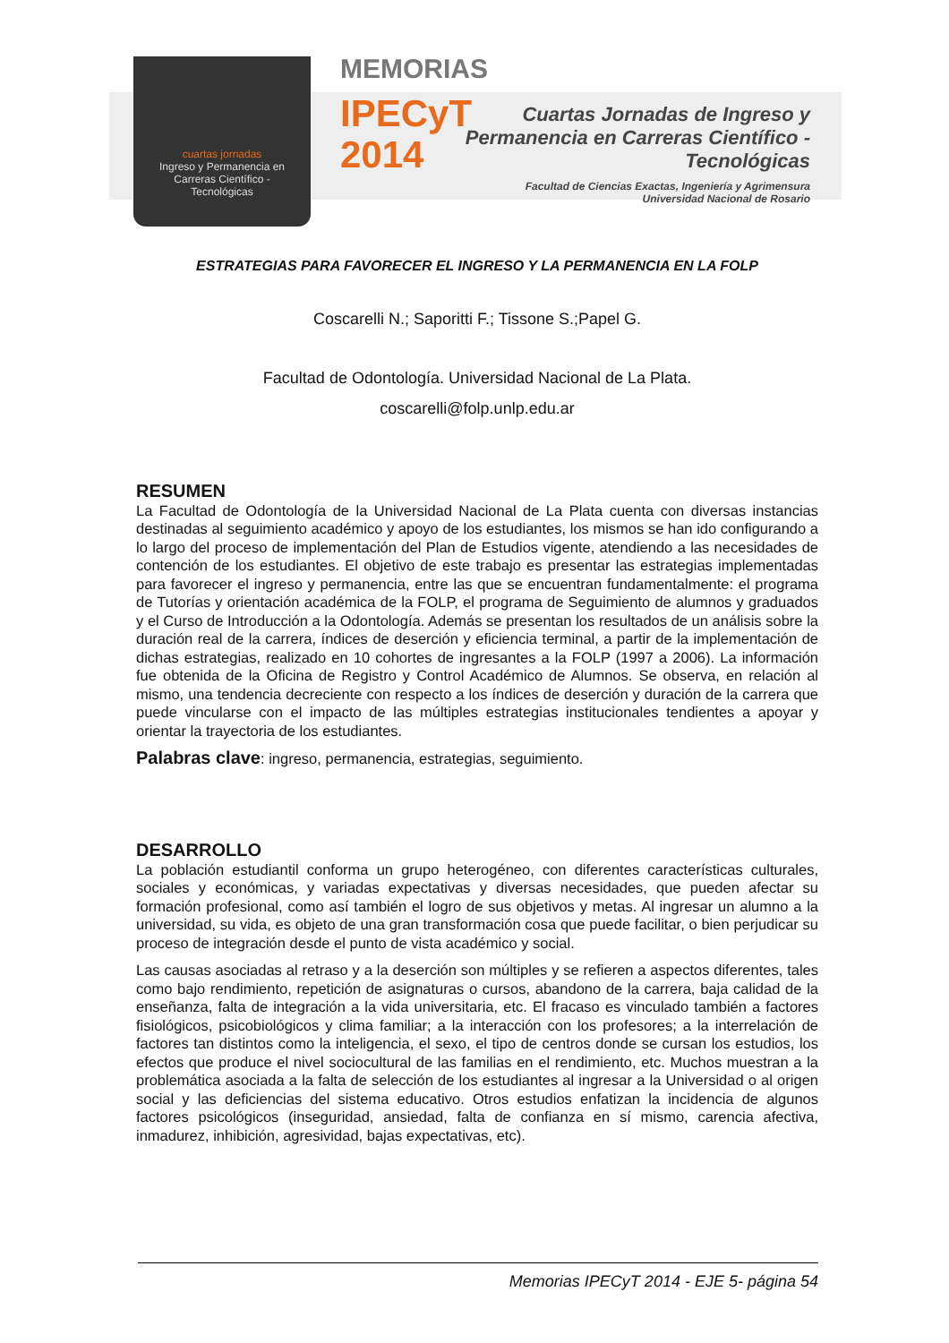cuartas jornadas
Ingreso y Permanencia en Carreras Científico - Tecnológicas
MEMORIAS
IPECyT
2014
Cuartas Jornadas de Ingreso y Permanencia en Carreras Científico - Tecnológicas
Facultad de Ciencias Exactas, Ingeniería y Agrimensura
Universidad Nacional de Rosario
ESTRATEGIAS PARA FAVORECER EL INGRESO Y LA PERMANENCIA EN LA FOLP
Coscarelli N.; Saporitti F.; Tissone S.;Papel G.
Facultad de Odontología. Universidad Nacional de La Plata.
coscarelli@folp.unlp.edu.ar
RESUMEN
La Facultad de Odontología de la Universidad Nacional de La Plata cuenta con diversas instancias destinadas al seguimiento académico y apoyo de los estudiantes, los mismos se han ido configurando a lo largo del proceso de implementación del Plan de Estudios vigente, atendiendo a las necesidades de contención de los estudiantes. El objetivo de este trabajo es presentar las estrategias implementadas para favorecer el ingreso y permanencia, entre las que se encuentran fundamentalmente: el programa de Tutorías y orientación académica de la FOLP, el programa de Seguimiento de alumnos y graduados y el Curso de Introducción a la Odontología. Además se presentan los resultados de un análisis sobre la duración real de la carrera, índices de deserción y eficiencia terminal, a partir de la implementación de dichas estrategias, realizado en 10 cohortes de ingresantes a la FOLP (1997 a 2006). La información fue obtenida de la Oficina de Registro y Control Académico de Alumnos. Se observa, en relación al mismo, una tendencia decreciente con respecto a los índices de deserción y duración de la carrera que puede vincularse con el impacto de las múltiples estrategias institucionales tendientes a apoyar y orientar la trayectoria de los estudiantes.
Palabras clave: ingreso, permanencia, estrategias, seguimiento.
DESARROLLO
La población estudiantil conforma un grupo heterogéneo, con diferentes características culturales, sociales y económicas, y variadas expectativas y diversas necesidades, que pueden afectar su formación profesional, como así también el logro de sus objetivos y metas. Al ingresar un alumno a la universidad, su vida, es objeto de una gran transformación cosa que puede facilitar, o bien perjudicar su proceso de integración desde el punto de vista académico y social.
Las causas asociadas al retraso y a la deserción son múltiples y se refieren a aspectos diferentes, tales como bajo rendimiento, repetición de asignaturas o cursos, abandono de la carrera, baja calidad de la enseñanza, falta de integración a la vida universitaria, etc. El fracaso es vinculado también a factores fisiológicos, psicobiológicos y clima familiar; a la interacción con los profesores; a la interrelación de factores tan distintos como la inteligencia, el sexo, el tipo de centros donde se cursan los estudios, los efectos que produce el nivel sociocultural de las familias en el rendimiento, etc. Muchos muestran a la problemática asociada a la falta de selección de los estudiantes al ingresar a la Universidad o al origen social y las deficiencias del sistema educativo. Otros estudios enfatizan la incidencia de algunos factores psicológicos (inseguridad, ansiedad, falta de confianza en sí mismo, carencia afectiva, inmadurez, inhibición, agresividad, bajas expectativas, etc).
Memorias IPECyT 2014 - EJE 5- página 54